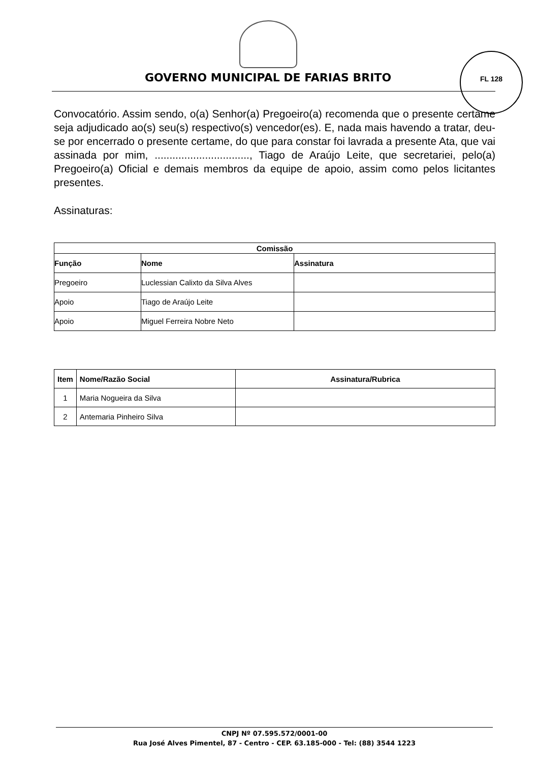GOVERNO MUNICIPAL DE FARIAS BRITO
FL 128
Convocatório. Assim sendo, o(a) Senhor(a) Pregoeiro(a) recomenda que o presente certame seja adjudicado ao(s) seu(s) respectivo(s) vencedor(es). E, nada mais havendo a tratar, deu-se por encerrado o presente certame, do que para constar foi lavrada a presente Ata, que vai assinada por mim, ................................, Tiago de Araújo Leite, que secretariei, pelo(a) Pregoeiro(a) Oficial e demais membros da equipe de apoio, assim como pelos licitantes presentes.
Assinaturas:
| Comissão | | |
| --- | --- | --- |
| Função | Nome | Assinatura |
| Pregoeiro | Luclessian Calixto da Silva Alves | |
| Apoio | Tiago de Araújo Leite | |
| Apoio | Miguel Ferreira Nobre Neto | |
| Item | Nome/Razão Social | Assinatura/Rubrica |
| --- | --- | --- |
| 1 | Maria Nogueira da Silva | |
| 2 | Antemaria Pinheiro Silva | |
CNPJ Nº 07.595.572/0001-00
Rua José Alves Pimentel, 87 - Centro - CEP. 63.185-000 - Tel: (88) 3544 1223